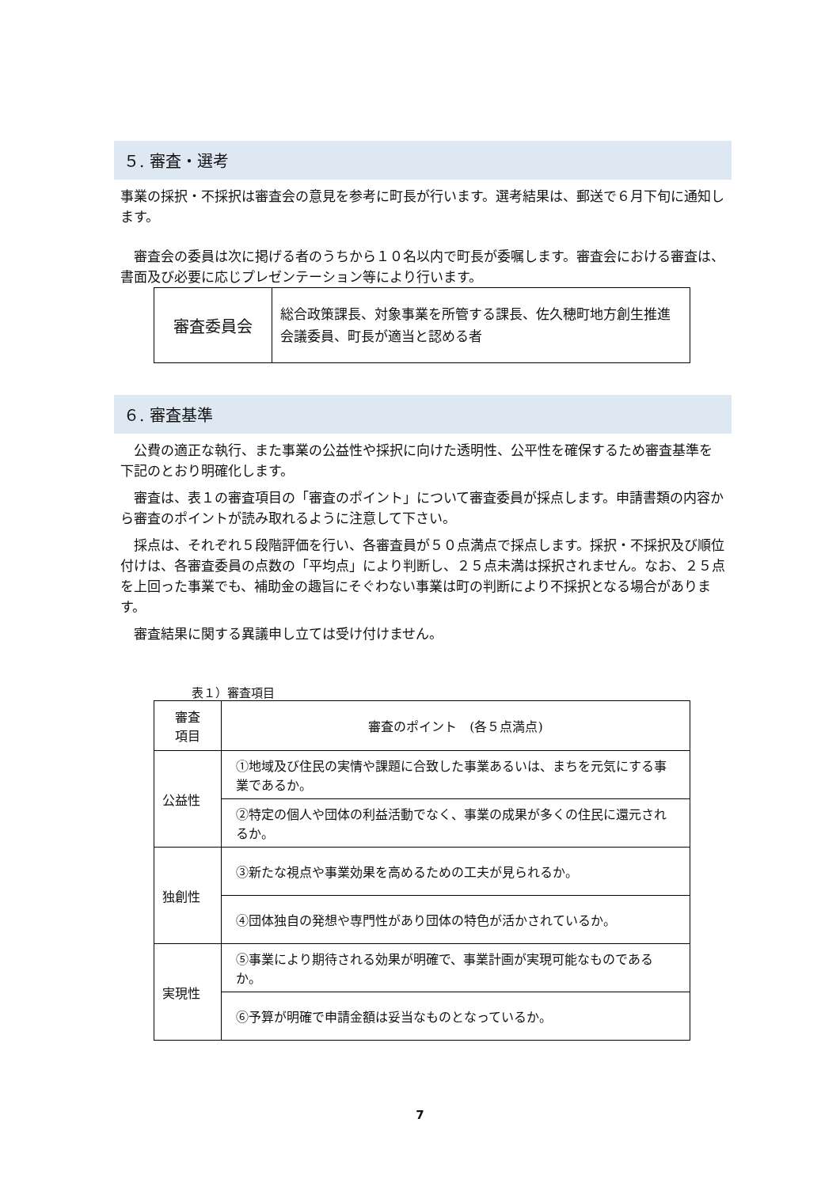５. 審査・選考
事業の採択・不採択は審査会の意見を参考に町長が行います。選考結果は、郵送で６月下旬に通知します。
　審査会の委員は次に掲げる者のうちから１０名以内で町長が委嘱します。審査会における審査は、書面及び必要に応じプレゼンテーション等により行います。
| 審査委員会 | 総合政策課長、対象事業を所管する課長、佐久穂町地方創生推進会議委員、町長が適当と認める者 |
６. 審査基準
　公費の適正な執行、また事業の公益性や採択に向けた透明性、公平性を確保するため審査基準を下記のとおり明確化します。
　審査は、表１の審査項目の「審査のポイント」について審査委員が採点します。申請書類の内容から審査のポイントが読み取れるように注意して下さい。
　採点は、それぞれ５段階評価を行い、各審査員が５０点満点で採点します。採択・不採択及び順位付けは、各審査委員の点数の「平均点」により判断し、２５点未満は採択されません。なお、２５点を上回った事業でも、補助金の趣旨にそぐわない事業は町の判断により不採択となる場合があります。
　審査結果に関する異議申し立ては受け付けません。
表１）審査項目
| 審査 項目 | 審査のポイント (各５点満点) |
| --- | --- |
| 公益性 | ①地域及び住民の実情や課題に合致した事業あるいは、まちを元気にする事業であるか。 |
| | ②特定の個人や団体の利益活動でなく、事業の成果が多くの住民に還元されるか。 |
| 独創性 | ③新たな視点や事業効果を高めるための工夫が見られるか。 |
| | ④団体独自の発想や専門性があり団体の特色が活かされているか。 |
| 実現性 | ⑤事業により期待される効果が明確で、事業計画が実現可能なものであるか。 |
| | ⑥予算が明確で申請金額は妥当なものとなっているか。 |
7